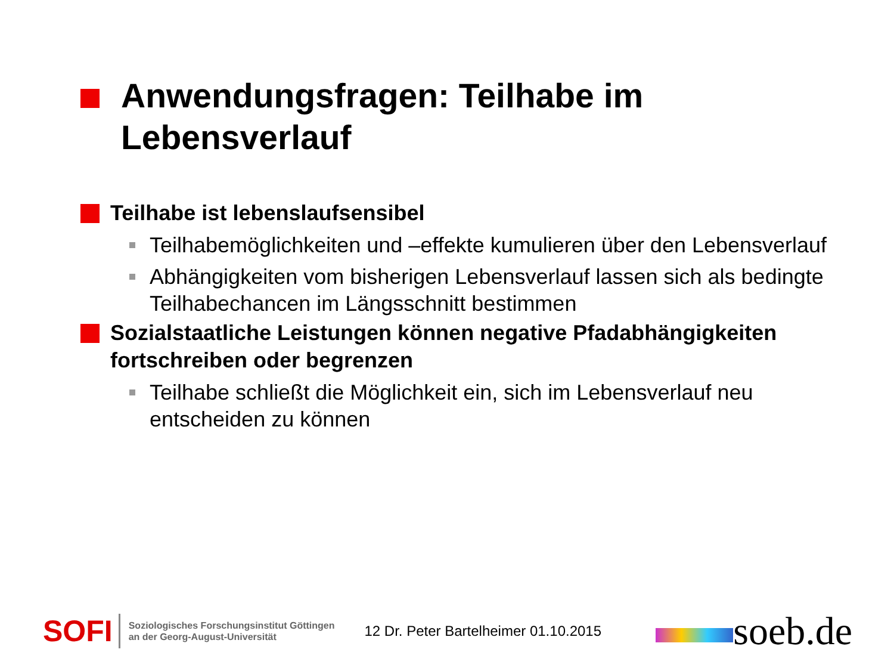Anwendungsfragen: Teilhabe im
Lebensverlauf
Teilhabe ist lebenslaufsensibel
Teilhabemöglichkeiten und –effekte kumulieren über den Lebensverlauf
Abhängigkeiten vom bisherigen Lebensverlauf lassen sich als bedingte Teilhabechancen im Längsschnitt bestimmen
Sozialstaatliche Leistungen können negative Pfadabhängigkeiten fortschreiben oder begrenzen
Teilhabe schließt die Möglichkeit ein, sich im Lebensverlauf neu entscheiden zu können
SOFI
Soziologisches Forschungsinstitut Göttingen
an der Georg-August-Universität
12 Dr. Peter Bartelheimer 01.10.2015
soeb.de